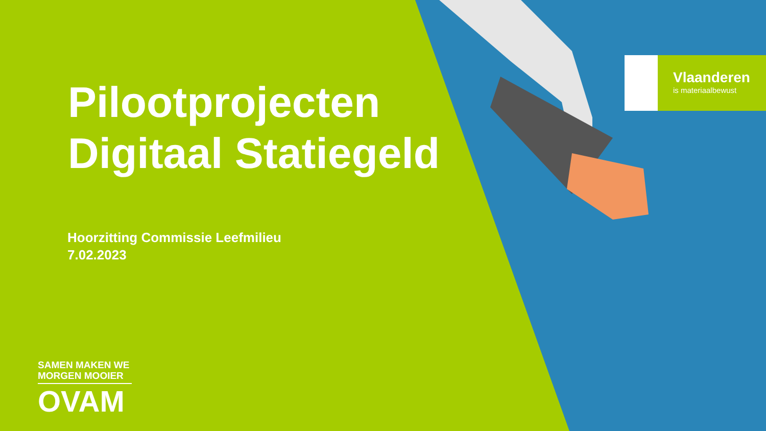Pilootprojecten
Digitaal Statiegeld
Hoorzitting Commissie Leefmilieu
7.02.2023
Vlaanderen
is materiaalbewust
SAMEN MAKEN WE
MORGEN MOOIER
OVAM